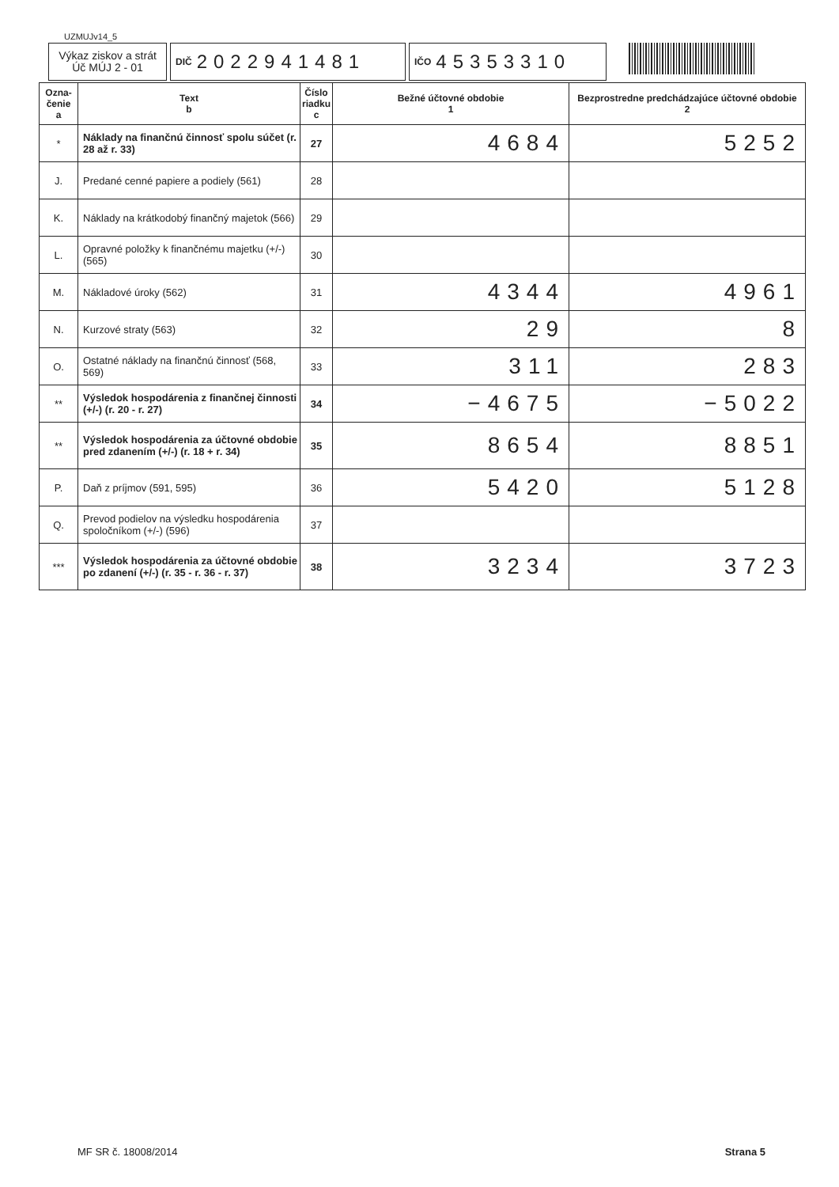UZMUJv14_5
Výkaz ziskov a strát
Úč MÚJ 2 - 01
DIČ 2022941481
IČO 45353310
| Ozna- čenie a | Text b | Číslo riadku c | Bežné účtovné obdobie 1 | Bezprostredne predchádzajúce účtovné obdobie 2 |
| --- | --- | --- | --- | --- |
| * | Náklady na finančnú činnosť spolu súčet (r. 28 až r. 33) | 27 | 4684 | 5252 |
| J. | Predané cenné papiere a podiely (561) | 28 | | |
| K. | Náklady na krátkodobý finančný majetok (566) | 29 | | |
| L. | Opravné položky k finančnému majetku (+/-) (565) | 30 | | |
| M. | Nákladové úroky (562) | 31 | 4344 | 4961 |
| N. | Kurzové straty (563) | 32 | 29 | 8 |
| O. | Ostatné náklady na finančnú činnosť (568, 569) | 33 | 311 | 283 |
| ** | Výsledok hospodárenia z finančnej činnosti (+/-) (r. 20 - r. 27) | 34 | −4675 | −5022 |
| ** | Výsledok hospodárenia za účtovné obdobie pred zdanením (+/-) (r. 18 + r. 34) | 35 | 8654 | 8851 |
| P. | Daň z príjmov (591, 595) | 36 | 5420 | 5128 |
| Q. | Prevod podielov na výsledku hospodárenia spoločníkom (+/-) (596) | 37 | | |
| *** | Výsledok hospodárenia za účtovné obdobie po zdanení (+/-) (r. 35 - r. 36 - r. 37) | 38 | 3234 | 3723 |
MF SR č. 18008/2014 Strana 5